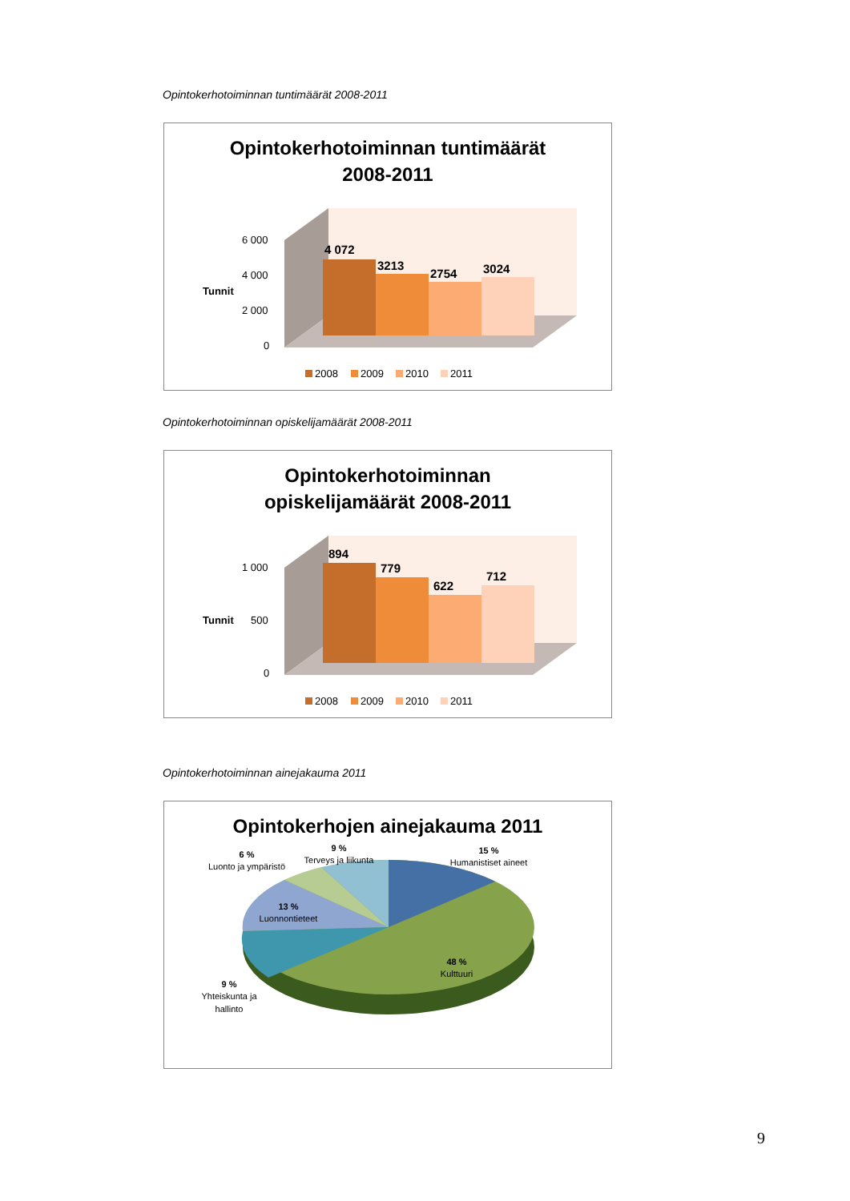Opintokerhotoiminnan tuntimäärät 2008-2011
Opintokerhotoiminnan tuntimäärät
2008-2011
4 072
3213
2754
3024
6 000
4 000
2 000
0
Tunnit
2008
2009
2010
2011
Opintokerhotoiminnan opiskelijamäärät 2008-2011
Opintokerhotoiminnan
opiskelijamäärät 2008-2011
894
779
622
712
1 000
500
0
Tunnit
2008
2009
2010
2011
Opintokerhotoiminnan ainejakauma 2011
Opintokerhojen ainejakauma 2011
6 %
Luonto ja ympäristö
9 %
Terveys ja liikunta
15 %
Humanistiset aineet
13 %
Luonnontieteet
48 %
Kulttuuri
9 %
Yhteiskunta ja
hallinto
9